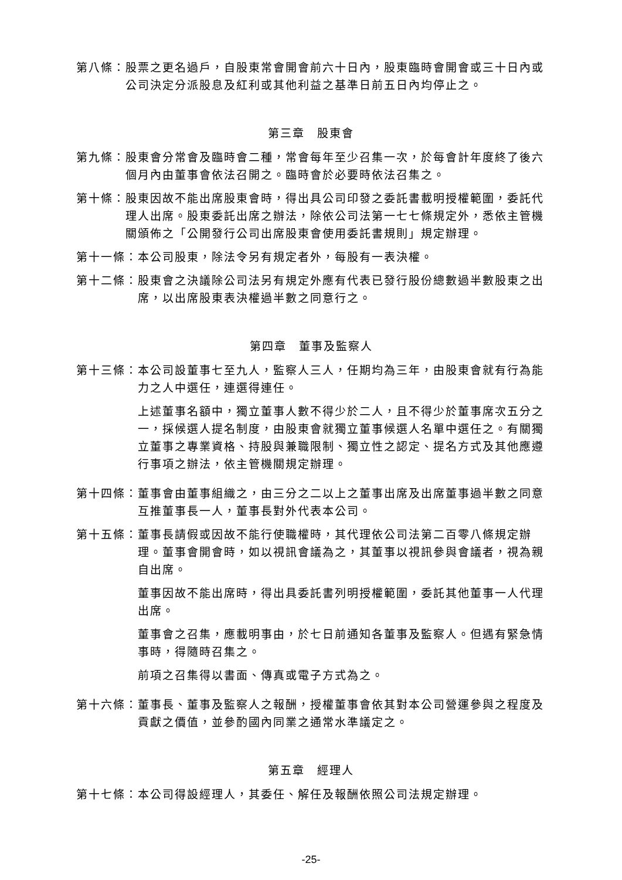第八條： 股票之更名過戶，自股東常會開會前六十日內，股東臨時會開會或三十日內或公司決定分派股息及紅利或其他利益之基準日前五日內均停止之。
第三章　股東會
第九條： 股東會分常會及臨時會二種，常會每年至少召集一次，於每會計年度終了後六個月內由董事會依法召開之。臨時會於必要時依法召集之。
第十條： 股東因故不能出席股東會時，得出具公司印發之委託書載明授權範圍，委託代理人出席。股東委託出席之辦法，除依公司法第一七七條規定外，悉依主管機關頒佈之「公開發行公司出席股東會使用委託書規則」規定辦理。
第十一條： 本公司股東，除法令另有規定者外，每股有一表決權。
第十二條： 股東會之決議除公司法另有規定外應有代表已發行股份總數過半數股東之出席，以出席股東表決權過半數之同意行之。
第四章　董事及監察人
第十三條： 本公司設董事七至九人，監察人三人，任期均為三年，由股東會就有行為能力之人中選任，連選得連任。
上述董事名額中，獨立董事人數不得少於二人，且不得少於董事席次五分之一，採候選人提名制度，由股東會就獨立董事候選人名單中選任之。有關獨立董事之專業資格、持股與兼職限制、獨立性之認定、提名方式及其他應遵行事項之辦法，依主管機關規定辦理。
第十四條： 董事會由董事組織之，由三分之二以上之董事出席及出席董事過半數之同意互推董事長一人，董事長對外代表本公司。
第十五條： 董事長請假或因故不能行使職權時，其代理依公司法第二百零八條規定辦理。董事會開會時，如以視訊會議為之，其董事以視訊參與會議者，視為親自出席。
董事因故不能出席時，得出具委託書列明授權範圍，委託其他董事一人代理出席。
董事會之召集，應載明事由，於七日前通知各董事及監察人。但遇有緊急情事時，得隨時召集之。
前項之召集得以書面、傳真或電子方式為之。
第十六條： 董事長、董事及監察人之報酬，授權董事會依其對本公司營運參與之程度及貢獻之價值，並參酌國內同業之通常水準議定之。
第五章　經理人
第十七條： 本公司得設經理人，其委任、解任及報酬依照公司法規定辦理。
-25-